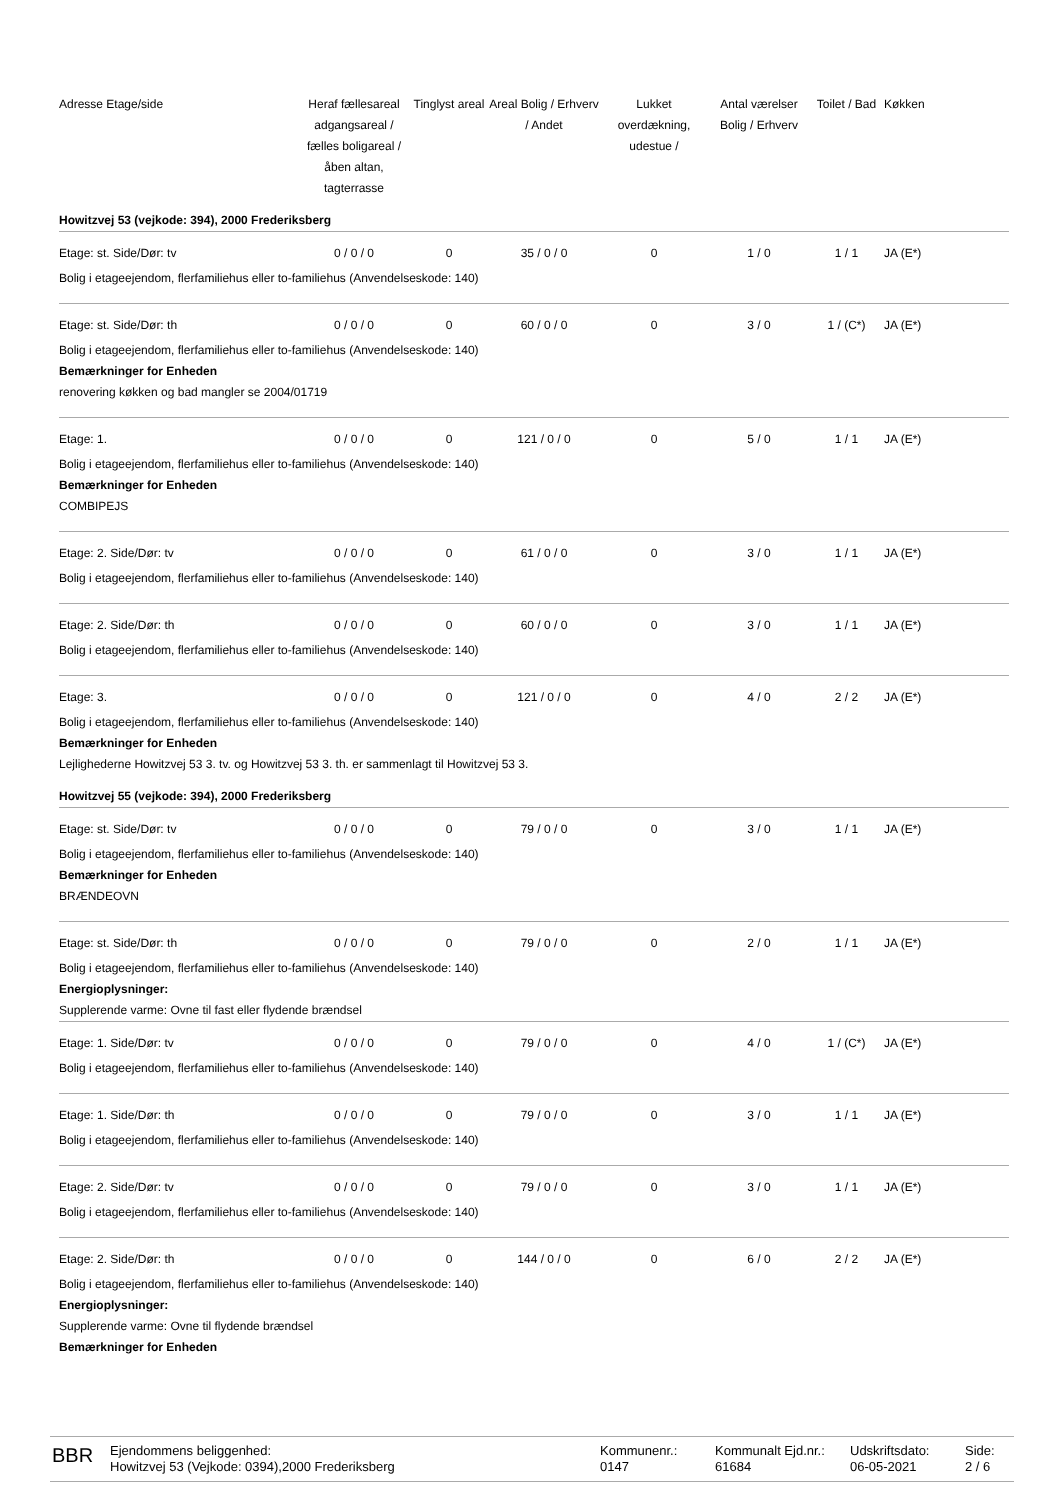| Adresse Etage/side | Heraf fællesareal adgangsareal / fælles boligareal / åben altan, tagterrasse | Tinglyst areal | Areal Bolig / Erhverv / Andet | Lukket overdækning, udestue / | Antal værelser Bolig / Erhverv | Toilet / Bad | Køkken |
| --- | --- | --- | --- | --- | --- | --- | --- |
| Howitzvej 53 (vejkode: 394), 2000 Frederiksberg | | | | | | | |
| Etage: st. Side/Dør: tv | 0 / 0 / 0 | 0 | 35 / 0 / 0 | 0 | 1 / 0 | 1 / 1 | JA (E*) |
| Bolig i etageejendom, flerfamiliehus eller to-familiehus (Anvendelseskode: 140) | | | | | | | |
| Etage: st. Side/Dør: th | 0 / 0 / 0 | 0 | 60 / 0 / 0 | 0 | 3 / 0 | 1 / (C*) | JA (E*) |
| Bolig i etageejendom, flerfamiliehus eller to-familiehus (Anvendelseskode: 140) Bemærkninger for Enheden renovering køkken og bad mangler se 2004/01719 | | | | | | | |
| Etage: 1. | 0 / 0 / 0 | 0 | 121 / 0 / 0 | 0 | 5 / 0 | 1 / 1 | JA (E*) |
| Bolig i etageejendom, flerfamiliehus eller to-familiehus (Anvendelseskode: 140) Bemærkninger for Enheden COMBIPEJS | | | | | | | |
| Etage: 2. Side/Dør: tv | 0 / 0 / 0 | 0 | 61 / 0 / 0 | 0 | 3 / 0 | 1 / 1 | JA (E*) |
| Bolig i etageejendom, flerfamiliehus eller to-familiehus (Anvendelseskode: 140) | | | | | | | |
| Etage: 2. Side/Dør: th | 0 / 0 / 0 | 0 | 60 / 0 / 0 | 0 | 3 / 0 | 1 / 1 | JA (E*) |
| Bolig i etageejendom, flerfamiliehus eller to-familiehus (Anvendelseskode: 140) | | | | | | | |
| Etage: 3. | 0 / 0 / 0 | 0 | 121 / 0 / 0 | 0 | 4 / 0 | 2 / 2 | JA (E*) |
| Bolig i etageejendom, flerfamiliehus eller to-familiehus (Anvendelseskode: 140) Bemærkninger for Enheden Lejlighederne Howitzvej 53 3. tv. og Howitzvej 53 3. th. er sammenlagt til Howitzvej 53 3. | | | | | | | |
| Howitzvej 55 (vejkode: 394), 2000 Frederiksberg | | | | | | | |
| Etage: st. Side/Dør: tv | 0 / 0 / 0 | 0 | 79 / 0 / 0 | 0 | 3 / 0 | 1 / 1 | JA (E*) |
| Bolig i etageejendom, flerfamiliehus eller to-familiehus (Anvendelseskode: 140) Bemærkninger for Enheden BRÆNDEOVN | | | | | | | |
| Etage: st. Side/Dør: th | 0 / 0 / 0 | 0 | 79 / 0 / 0 | 0 | 2 / 0 | 1 / 1 | JA (E*) |
| Bolig i etageejendom, flerfamiliehus eller to-familiehus (Anvendelseskode: 140) Energioplysninger: Supplerende varme: Ovne til fast eller flydende brændsel | | | | | | | |
| Etage: 1. Side/Dør: tv | 0 / 0 / 0 | 0 | 79 / 0 / 0 | 0 | 4 / 0 | 1 / (C*) | JA (E*) |
| Bolig i etageejendom, flerfamiliehus eller to-familiehus (Anvendelseskode: 140) | | | | | | | |
| Etage: 1. Side/Dør: th | 0 / 0 / 0 | 0 | 79 / 0 / 0 | 0 | 3 / 0 | 1 / 1 | JA (E*) |
| Bolig i etageejendom, flerfamiliehus eller to-familiehus (Anvendelseskode: 140) | | | | | | | |
| Etage: 2. Side/Dør: tv | 0 / 0 / 0 | 0 | 79 / 0 / 0 | 0 | 3 / 0 | 1 / 1 | JA (E*) |
| Bolig i etageejendom, flerfamiliehus eller to-familiehus (Anvendelseskode: 140) | | | | | | | |
| Etage: 2. Side/Dør: th | 0 / 0 / 0 | 0 | 144 / 0 / 0 | 0 | 6 / 0 | 2 / 2 | JA (E*) |
| Bolig i etageejendom, flerfamiliehus eller to-familiehus (Anvendelseskode: 140) Energioplysninger: Supplerende varme: Ovne til flydende brændsel Bemærkninger for Enheden | | | | | | | |
BBR
Ejendommens beliggenhed:
Howitzvej 53 (Vejkode: 0394),2000 Frederiksberg
Kommunenr.:
0147
Kommunalt Ejd.nr.:
61684
Udskriftsdato:
06-05-2021
Side:
2 / 6